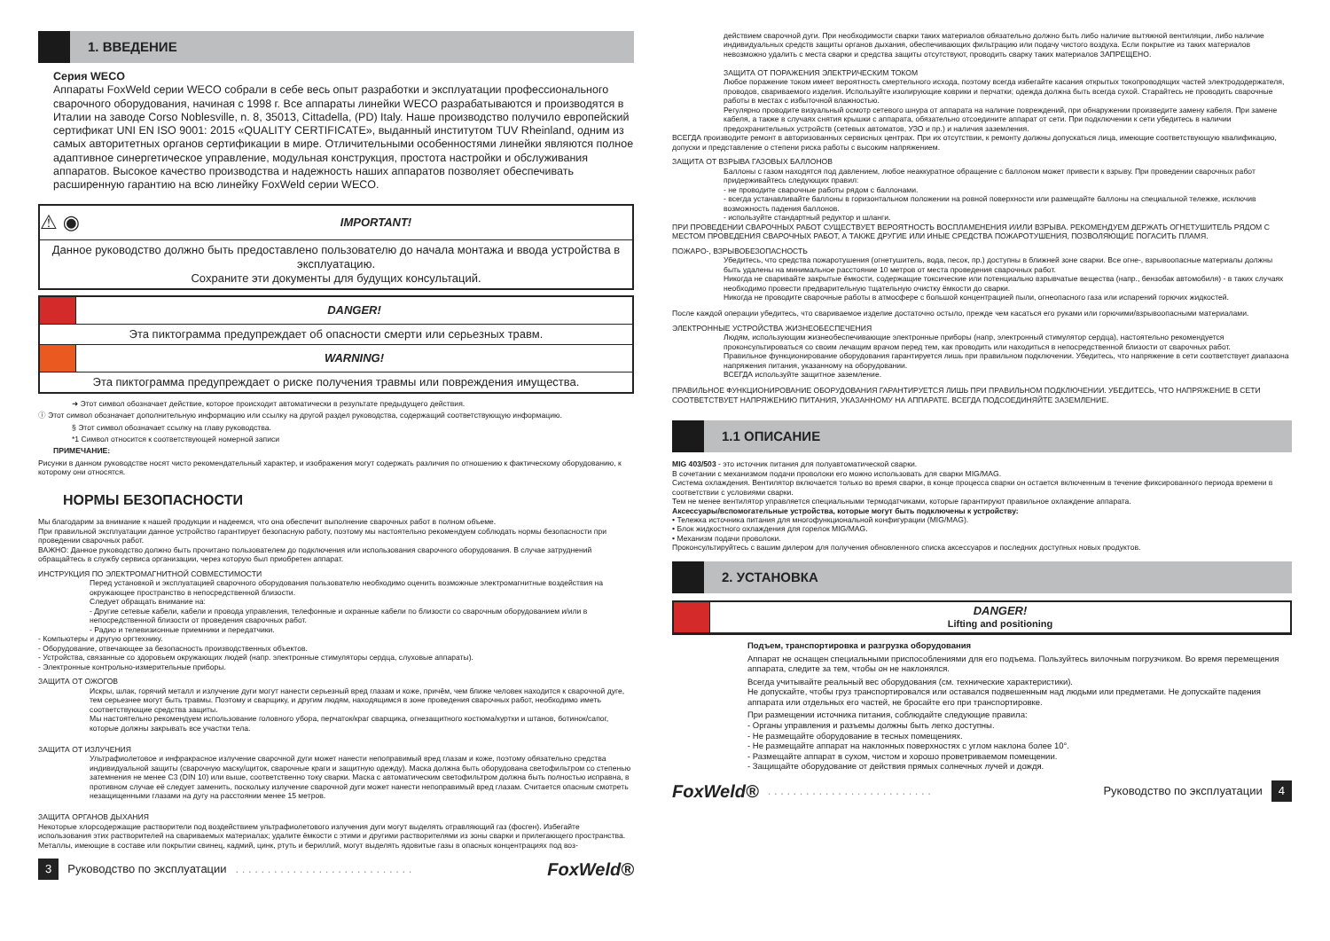1. ВВЕДЕНИЕ
Серия WECO
Аппараты FoxWeld серии WECO собрали в себе весь опыт разработки и эксплуатации профессионального сварочного оборудования, начиная с 1998 г. Все аппараты линейки WECO разрабатываются и производятся в Италии на заводе Corso Noblesville, n. 8, 35013, Cittadella, (PD) Italy. Наше производство получило европейский сертификат UNI EN ISO 9001: 2015 «QUALITY CERTIFICATE», выданный институтом TUV Rheinland, одним из самых авторитетных органов сертификации в мире. Отличительными особенностями линейки являются полное адаптивное синергетическое управление, модульная конструкция, простота настройки и обслуживания аппаратов. Высокое качество производства и надежность наших аппаратов позволяет обеспечивать расширенную гарантию на всю линейку FoxWeld серии WECO.
⚠ ◉ IMPORTANT!
Данное руководство должно быть предоставлено пользователю до начала монтажа и ввода устройства в эксплуатацию.
Сохраните эти документы для будущих консультаций.
DANGER!
Эта пиктограмма предупреждает об опасности смерти или серьезных травм.
WARNING!
Эта пиктограмма предупреждает о риске получения травмы или повреждения имущества.
➜ Этот символ обозначает действие, которое происходит автоматически в результате предыдущего действия.
ⓘ Этот символ обозначает дополнительную информацию или ссылку на другой раздел руководства, содержащий соответствующую информацию.
§ Этот символ обозначает ссылку на главу руководства.
*1 Символ относится к соответствующей номерной записи
ПРИМЕЧАНИЕ:
Рисунки в данном руководстве носят чисто рекомендательный характер, и изображения могут содержать различия по отношению к фактическому оборудованию, к которому они относятся.
НОРМЫ БЕЗОПАСНОСТИ
Мы благодарим за внимание к нашей продукции и надеемся, что она обеспечит выполнение сварочных работ в полном объеме.
При правильной эксплуатации данное устройство гарантирует безопасную работу, поэтому мы настоятельно рекомендуем соблюдать нормы безопасности при проведении сварочных работ.
ВАЖНО: Данное руководство должно быть прочитано пользователем до подключения или использования сварочного оборудования. В случае затруднений обращайтесь в службу сервиса организации, через которую был приобретен аппарат.
ИНСТРУКЦИЯ ПО ЭЛЕКТРОМАГНИТНОЙ СОВМЕСТИМОСТИ
Перед установкой и эксплуатацией сварочного оборудования пользователю необходимо оценить возможные электромагнитные воздействия на окружающее пространство в непосредственной близости.
Следует обращать внимание на:
- Другие сетевые кабели, кабели и провода управления, телефонные и охранные кабели по близости со сварочным оборудованием и/или в непосредственной близости от проведения сварочных работ.
- Радио и телевизионные приемники и передатчики.
- Компьютеры и другую оргтехнику.
- Оборудование, отвечающее за безопасность производственных объектов.
- Устройства, связанные со здоровьем окружающих людей (напр. электронные стимуляторы сердца, слуховые аппараты).
- Электронные контрольно-измерительные приборы.
ЗАЩИТА ОТ ОЖОГОВ
Искры, шлак, горячий металл и излучение дуги могут нанести серьезный вред глазам и коже, причём, чем ближе человек находится к сварочной дуге, тем серьезнее могут быть травмы. Поэтому и сварщику, и другим людям, находящимся в зоне проведения сварочных работ, необходимо иметь соответствующие средства защиты.
Мы настоятельно рекомендуем использование головного убора, перчаток/краг сварщика, огнезащитного костюма/куртки и штанов, ботинок/сапог, которые должны закрывать все участки тела.
ЗАЩИТА ОТ ИЗЛУЧЕНИЯ
Ультрафиолетовое и инфракрасное излучение сварочной дуги может нанести непоправимый вред глазам и коже, поэтому обязательно средства индивидуальной защиты (сварочную маску/щиток, сварочные краги и защитную одежду). Маска должна быть оборудована светофильтром со степенью затемнения не менее C3 (DIN 10) или выше, соответственно току сварки. Маска с автоматическим светофильтром должна быть полностью исправна, в противном случае её следует заменить, поскольку излучение сварочной дуги может нанести непоправимый вред глазам. Считается опасным смотреть незащищенными глазами на дугу на расстоянии менее 15 метров.
ЗАЩИТА ОРГАНОВ ДЫХАНИЯ
Некоторые хлорсодержащие растворители под воздействием ультрафиолетового излучения дуги могут выделять отравляющий газ (фосген). Избегайте использования этих растворителей на свариваемых материалах; удалите ёмкости с этими и другими растворителями из зоны сварки и прилегающего пространства.
Металлы, имеющие в составе или покрытии свинец, кадмий, цинк, ртуть и бериллий, могут выделять ядовитые газы в опасных концентрациях под воз-
3 Руководство по эксплуатации. . . . . . . . . . . . . . . . . . . . . . . . . . . . FoxWeld®
действием сварочной дуги. При необходимости сварки таких материалов обязательно должно быть либо наличие вытяжной вентиляции, либо наличие индивидуальных средств защиты органов дыхания, обеспечивающих фильтрацию или подачу чистого воздуха. Если покрытие из таких материалов невозможно удалить с места сварки и средства защиты отсутствуют, проводить сварку таких материалов ЗАПРЕЩЕНО.
ЗАЩИТА ОТ ПОРАЖЕНИЯ ЭЛЕКТРИЧЕСКИМ ТОКОМ
Любое поражение током имеет вероятность смертельного исхода, поэтому всегда избегайте касания открытых токопроводящих частей электрододержателя, проводов, свариваемого изделия. Используйте изолирующие коврики и перчатки; одежда должна быть всегда сухой. Старайтесь не проводить сварочные работы в местах с избыточной влажностью.
Регулярно проводите визуальный осмотр сетевого шнура от аппарата на наличие повреждений, при обнаружении произведите замену кабеля. При замене кабеля, а также в случаях снятия крышки с аппарата, обязательно отсоедините аппарат от сети. При подключении к сети убедитесь в наличии предохранительных устройств (сетевых автоматов, УЗО и пр.) и наличия заземления.
ВСЕГДА производите ремонт в авторизованных сервисных центрах. При их отсутствии, к ремонту должны допускаться лица, имеющие соответствующую квалификацию, допуски и представление о степени риска работы с высоким напряжением.
ЗАЩИТА ОТ ВЗРЫВА ГАЗОВЫХ БАЛЛОНОВ
Баллоны с газом находятся под давлением, любое неаккуратное обращение с баллоном может привести к взрыву. При проведении сварочных работ придерживайтесь следующих правил:
- не проводите сварочные работы рядом с баллонами.
- всегда устанавливайте баллоны в горизонтальном положении на ровной поверхности или размещайте баллоны на специальной тележке, исключив возможность падения баллонов.
- используйте стандартный редуктор и шланги.
ПРИ ПРОВЕДЕНИИ СВАРОЧНЫХ РАБОТ СУЩЕСТВУЕТ ВЕРОЯТНОСТЬ ВОСПЛАМЕНЕНИЯ И/ИЛИ ВЗРЫВА. РЕКОМЕНДУЕМ ДЕРЖАТЬ ОГНЕТУШИТЕЛЬ РЯДОМ С МЕСТОМ ПРОВЕДЕНИЯ СВАРОЧНЫХ РАБОТ, А ТАКЖЕ ДРУГИЕ ИЛИ ИНЫЕ СРЕДСТВА ПОЖАРОТУШЕНИЯ, ПОЗВОЛЯЮЩИЕ ПОГАСИТЬ ПЛАМЯ.
ПОЖАРО-, ВЗРЫВОБЕЗОПАСНОСТЬ
Убедитесь, что средства пожаротушения (огнетушитель, вода, песок, пр.) доступны в ближней зоне сварки. Все огне-, взрывоопасные материалы должны быть удалены на минимальное расстояние 10 метров от места проведения сварочных работ.
Никогда не сваривайте закрытые ёмкости, содержащие токсические или потенциально взрывчатые вещества (напр., бензобак автомобиля) - в таких случаях необходимо провести предварительную тщательную очистку ёмкости до сварки.
Никогда не проводите сварочные работы в атмосфере с большой концентрацией пыли, огнеопасного газа или испарений горючих жидкостей.
После каждой операции убедитесь, что свариваемое изделие достаточно остыло, прежде чем касаться его руками или горючими/взрывоопасными материалами.
ЭЛЕКТРОННЫЕ УСТРОЙСТВА ЖИЗНЕОБЕСПЕЧЕНИЯ
Людям, использующим жизнеобеспечивающие электронные приборы (напр, электронный стимулятор сердца), настоятельно рекомендуется проконсультироваться со своим лечащим врачом перед тем, как проводить или находиться в непосредственной близости от сварочных работ.
Правильное функционирование оборудования гарантируется лишь при правильном подключении. Убедитесь, что напряжение в сети соответствует диапазона напряжения питания, указанному на оборудовании.
ВСЕГДА используйте защитное заземление.
ПРАВИЛЬНОЕ ФУНКЦИОНИРОВАНИЕ ОБОРУДОВАНИЯ ГАРАНТИРУЕТСЯ ЛИШЬ ПРИ ПРАВИЛЬНОМ ПОДКЛЮЧЕНИИ. УБЕДИТЕСЬ, ЧТО НАПРЯЖЕНИЕ В СЕТИ СООТВЕТСТВУЕТ НАПРЯЖЕНИЮ ПИТАНИЯ, УКАЗАННОМУ НА АППАРАТЕ. ВСЕГДА ПОДСОЕДИНЯЙТЕ ЗАЗЕМЛЕНИЕ.
1.1 ОПИСАНИЕ
MIG 403/503 - это источник питания для полуавтоматической сварки.
В сочетании с механизмом подачи проволоки его можно использовать для сварки MIG/MAG.
Система охлаждения. Вентилятор включается только во время сварки, в конце процесса сварки он остается включенным в течение фиксированного периода времени в соответствии с условиями сварки.
Тем не менее вентилятор управляется специальными термодатчиками, которые гарантируют правильное охлаждение аппарата.
Аксессуары/вспомогательные устройства, которые могут быть подключены к устройству:
• Тележка источника питания для многофункциональной конфигурации (MIG/MAG).
• Блок жидкостного охлаждения для горелок MIG/MAG.
• Механизм подачи проволоки.
Проконсультируйтесь с вашим дилером для получения обновленного списка аксессуаров и последних доступных новых продуктов.
2. УСТАНОВКА
DANGER!
Lifting and positioning
Подъем, транспортировка и разгрузка оборудования
Аппарат не оснащен специальными приспособлениями для его подъема. Пользуйтесь вилочным погрузчиком. Во время перемещения аппарата, следите за тем, чтобы он не наклонялся.
Всегда учитывайте реальный вес оборудования (см. технические характеристики).
Не допускайте, чтобы груз транспортировался или оставался подвешенным над людьми или предметами. Не допускайте падения аппарата или отдельных его частей, не бросайте его при транспортировке.
При размещении источника питания, соблюдайте следующие правила:
- Органы управления и разъемы должны быть легко доступны.
- Не размещайте оборудование в тесных помещениях.
- Не размещайте аппарат на наклонных поверхностях с углом наклона более 10°.
- Размещайте аппарат в сухом, чистом и хорошо проветриваемом помещении.
- Защищайте оборудование от действия прямых солнечных лучей и дождя.
FoxWeld®. . . . . . . . . . . . . . . . . . . . . . . . . . Руководство по эксплуатации 4